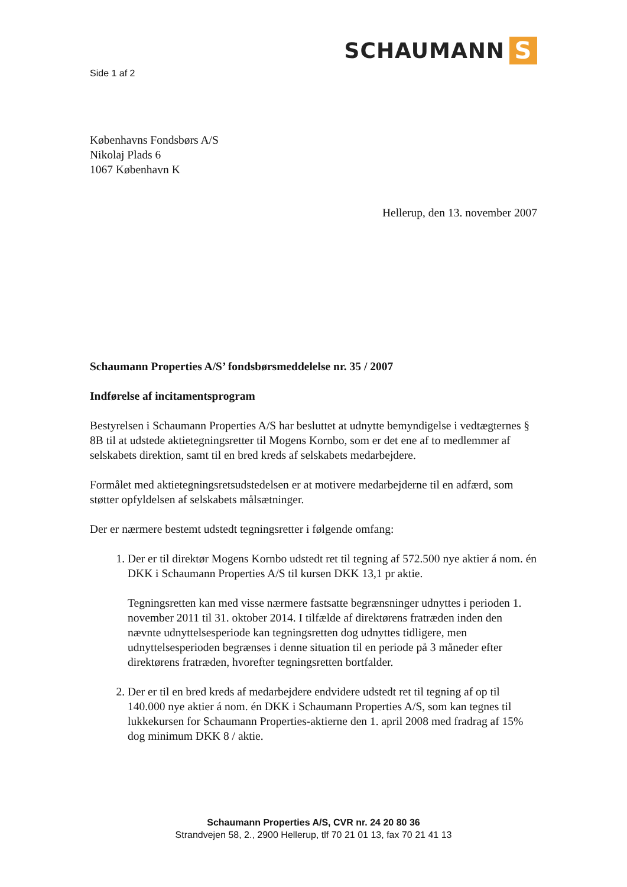SCHAUMANN S
Side 1 af 2
Københavns Fondsbørs A/S
Nikolaj Plads 6
1067 København K
Hellerup, den 13. november 2007
Schaumann Properties A/S’ fondsbørsmeddelelse nr. 35 / 2007
Indførelse af incitamentsprogram
Bestyrelsen i Schaumann Properties A/S har besluttet at udnytte bemyndigelse i vedtægternes § 8B til at udstede aktietegningsretter til Mogens Kornbo, som er det ene af to medlemmer af selskabets direktion, samt til en bred kreds af selskabets medarbejdere.
Formålet med aktietegningsretsudstedelsen er at motivere medarbejderne til en adfærd, som støtter opfyldelsen af selskabets målsætninger.
Der er nærmere bestemt udstedt tegningsretter i følgende omfang:
1. Der er til direktør Mogens Kornbo udstedt ret til tegning af 572.500 nye aktier á nom. én DKK i Schaumann Properties A/S til kursen DKK 13,1 pr aktie.
Tegningsretten kan med visse nærmere fastsatte begrænsninger udnyttes i perioden 1. november 2011 til 31. oktober 2014. I tilfælde af direktørens fratræden inden den nævnte udnyttelsesperiode kan tegningsretten dog udnyttes tidligere, men udnyttelsesperioden begrænses i denne situation til en periode på 3 måneder efter direktørens fratræden, hvorefter tegningsretten bortfalder.
2. Der er til en bred kreds af medarbejdere endvidere udstedt ret til tegning af op til 140.000 nye aktier á nom. én DKK i Schaumann Properties A/S, som kan tegnes til lukkekursen for Schaumann Properties-aktierne den 1. april 2008 med fradrag af 15% dog minimum DKK 8 / aktie.
Schaumann Properties A/S, CVR nr. 24 20 80 36
Strandvejen 58, 2., 2900 Hellerup, tlf 70 21 01 13, fax 70 21 41 13